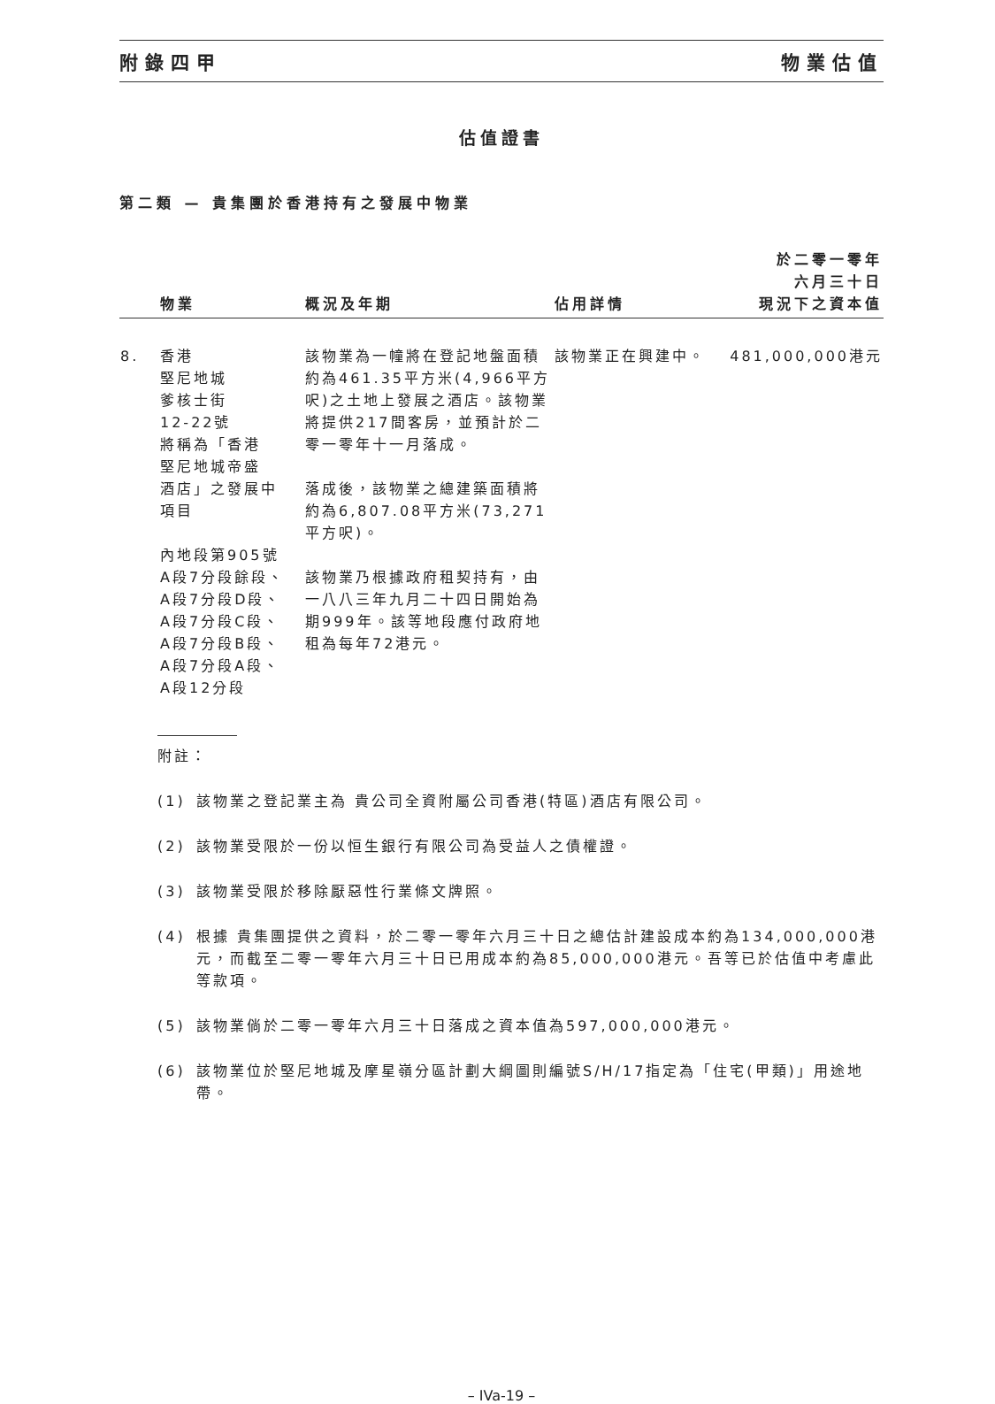附錄四甲 物業估值
估值證書
第二類 — 貴集團於香港持有之發展中物業
| | 物業 | 概況及年期 | 佔用詳情 | 於二零一零年 六月三十日 現況下之資本值 |
| --- | --- | --- | --- | --- |
| 8. | 香港 堅尼地城 爹核士街 12-22號 將稱為「香港 堅尼地城帝盛 酒店」之發展中 項目 內地段第905號 A段7分段餘段、 A段7分段D段、 A段7分段C段、 A段7分段B段、 A段7分段A段、 A段12分段 | 該物業為一幢將在登記地盤面積約為461.35平方米(4,966平方呎)之土地上發展之酒店。該物業將提供217間客房，並預計於二零一零年十一月落成。 落成後，該物業之總建築面積將約為6,807.08平方米(73,271平方呎)。 該物業乃根據政府租契持有，由一八八三年九月二十四日開始為期999年。該等地段應付政府地租為每年72港元。 | 該物業正在興建中。 | 481,000,000港元 |
附註：
(1) 該物業之登記業主為 貴公司全資附屬公司香港(特區)酒店有限公司。
(2) 該物業受限於一份以恒生銀行有限公司為受益人之債權證。
(3) 該物業受限於移除厭惡性行業條文牌照。
(4) 根據 貴集團提供之資料，於二零一零年六月三十日之總估計建設成本約為134,000,000港元，而截至二零一零年六月三十日已用成本約為85,000,000港元。吾等已於估值中考慮此等款項。
(5) 該物業倘於二零一零年六月三十日落成之資本值為597,000,000港元。
(6) 該物業位於堅尼地城及摩星嶺分區計劃大綱圖則編號S/H/17指定為「住宅(甲類)」用途地帶。
– IVa-19 –